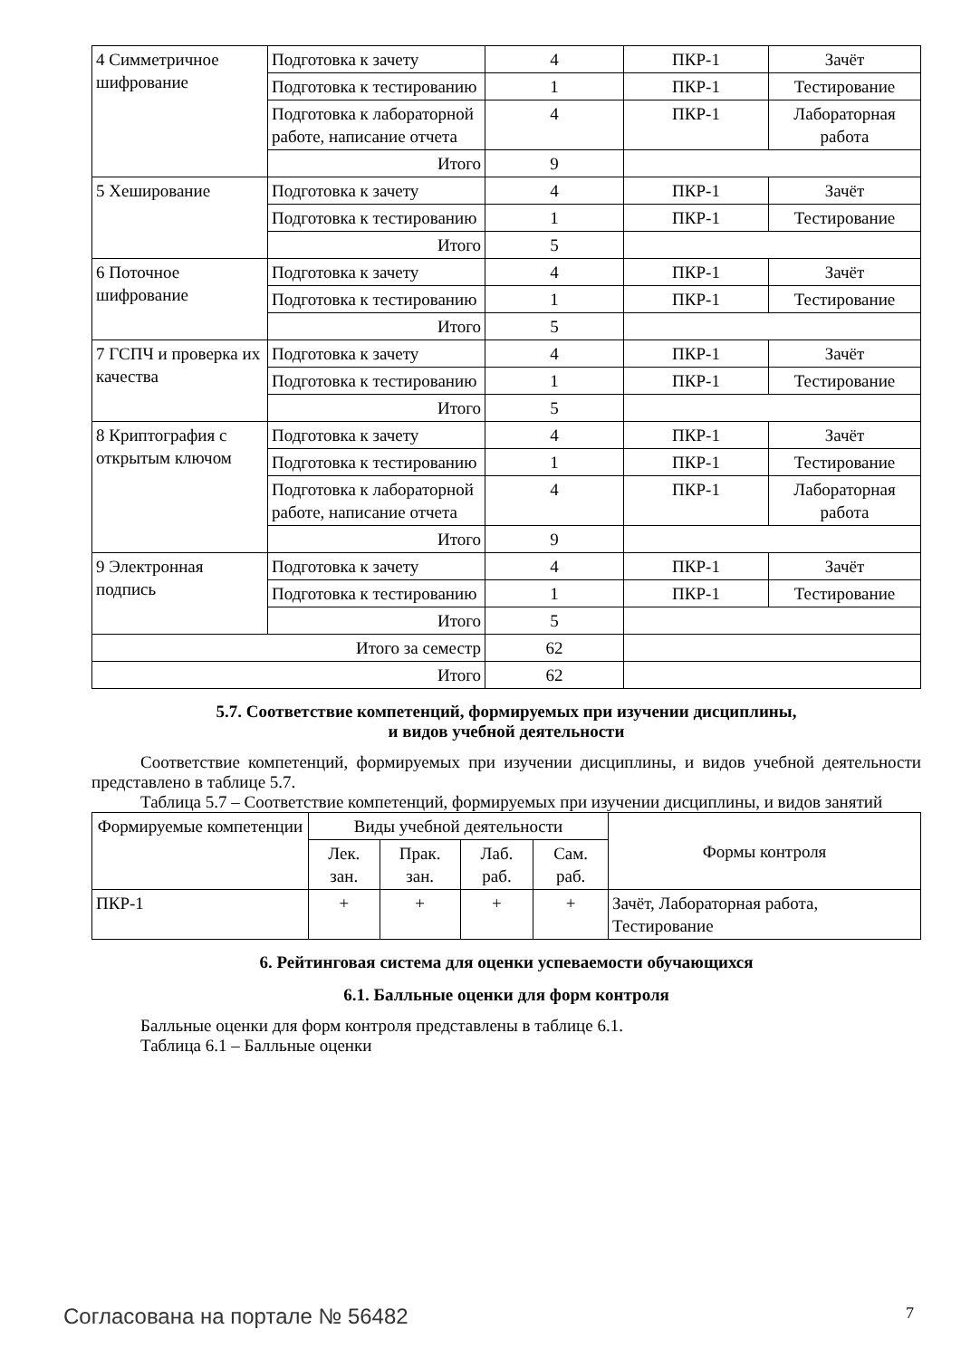| 4 Симметричное шифрование | Подготовка к зачету | 4 | ПКР-1 | Зачёт |
| | Подготовка к тестированию | 1 | ПКР-1 | Тестирование |
| | Подготовка к лабораторной работе, написание отчета | 4 | ПКР-1 | Лабораторная работа |
| | Итого | 9 | | |
| 5 Хеширование | Подготовка к зачету | 4 | ПКР-1 | Зачёт |
| | Подготовка к тестированию | 1 | ПКР-1 | Тестирование |
| | Итого | 5 | | |
| 6 Поточное шифрование | Подготовка к зачету | 4 | ПКР-1 | Зачёт |
| | Подготовка к тестированию | 1 | ПКР-1 | Тестирование |
| | Итого | 5 | | |
| 7 ГСПЧ и проверка их качества | Подготовка к зачету | 4 | ПКР-1 | Зачёт |
| | Подготовка к тестированию | 1 | ПКР-1 | Тестирование |
| | Итого | 5 | | |
| 8 Криптография с открытым ключом | Подготовка к зачету | 4 | ПКР-1 | Зачёт |
| | Подготовка к тестированию | 1 | ПКР-1 | Тестирование |
| | Подготовка к лабораторной работе, написание отчета | 4 | ПКР-1 | Лабораторная работа |
| | Итого | 9 | | |
| 9 Электронная подпись | Подготовка к зачету | 4 | ПКР-1 | Зачёт |
| | Подготовка к тестированию | 1 | ПКР-1 | Тестирование |
| | Итого | 5 | | |
| Итого за семестр | | 62 | | |
| Итого | | 62 | | |
5.7. Соответствие компетенций, формируемых при изучении дисциплины,
и видов учебной деятельности
Соответствие компетенций, формируемых при изучении дисциплины, и видов учебной деятельности представлено в таблице 5.7.
Таблица 5.7 – Соответствие компетенций, формируемых при изучении дисциплины, и видов занятий
| Формируемые компетенции | Виды учебной деятельности | | | | Формы контроля |
| --- | --- | --- | --- | --- | --- |
| | Лек. зан. | Прак. зан. | Лаб. раб. | Сам. раб. | |
| ПКР-1 | + | + | + | + | Зачёт, Лабораторная работа, Тестирование |
6. Рейтинговая система для оценки успеваемости обучающихся
6.1. Балльные оценки для форм контроля
Балльные оценки для форм контроля представлены в таблице 6.1.
Таблица 6.1 – Балльные оценки
Согласована на портале № 56482 7